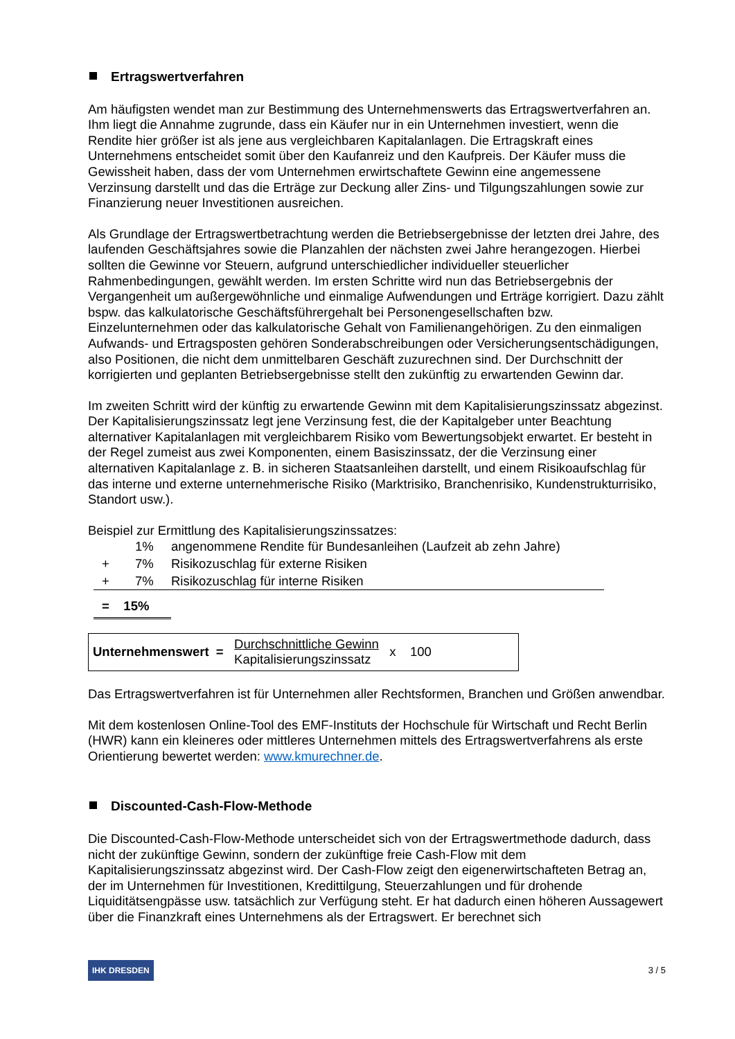Ertragswertverfahren
Am häufigsten wendet man zur Bestimmung des Unternehmenswerts das Ertragswertverfahren an. Ihm liegt die Annahme zugrunde, dass ein Käufer nur in ein Unternehmen investiert, wenn die Rendite hier größer ist als jene aus vergleichbaren Kapitalanlagen. Die Ertragskraft eines Unternehmens entscheidet somit über den Kaufanreiz und den Kaufpreis. Der Käufer muss die Gewissheit haben, dass der vom Unternehmen erwirtschaftete Gewinn eine angemessene Verzinsung darstellt und das die Erträge zur Deckung aller Zins- und Tilgungszahlungen sowie zur Finanzierung neuer Investitionen ausreichen.
Als Grundlage der Ertragswertbetrachtung werden die Betriebsergebnisse der letzten drei Jahre, des laufenden Geschäftsjahres sowie die Planzahlen der nächsten zwei Jahre herangezogen. Hierbei sollten die Gewinne vor Steuern, aufgrund unterschiedlicher individueller steuerlicher Rahmenbedingungen, gewählt werden. Im ersten Schritte wird nun das Betriebsergebnis der Vergangenheit um außergewöhnliche und einmalige Aufwendungen und Erträge korrigiert. Dazu zählt bspw. das kalkulatorische Geschäftsführergehalt bei Personengesellschaften bzw. Einzelunternehmen oder das kalkulatorische Gehalt von Familienangehörigen. Zu den einmaligen Aufwands- und Ertragsposten gehören Sonderabschreibungen oder Versicherungsentschädigungen, also Positionen, die nicht dem unmittelbaren Geschäft zuzurechnen sind. Der Durchschnitt der korrigierten und geplanten Betriebsergebnisse stellt den zukünftig zu erwartenden Gewinn dar.
Im zweiten Schritt wird der künftig zu erwartende Gewinn mit dem Kapitalisierungszinssatz abgezinst. Der Kapitalisierungszinssatz legt jene Verzinsung fest, die der Kapitalgeber unter Beachtung alternativer Kapitalanlagen mit vergleichbarem Risiko vom Bewertungsobjekt erwartet. Er besteht in der Regel zumeist aus zwei Komponenten, einem Basiszinssatz, der die Verzinsung einer alternativen Kapitalanlage z. B. in sicheren Staatsanleihen darstellt, und einem Risikoaufschlag für das interne und externe unternehmerische Risiko (Marktrisiko, Branchenrisiko, Kundenstrukturrisiko, Standort usw.).
Beispiel zur Ermittlung des Kapitalisierungszinssatzes:
| | 1% | angenommene Rendite für Bundesanleihen (Laufzeit ab zehn Jahre) |
| + | 7% | Risikozuschlag für externe Risiken |
| + | 7% | Risikozuschlag für interne Risiken |
| = 15% | | |
Unternehmenswert = Durchschnittliche Gewinn
Kapitalisierungszinssatz x 100
Das Ertragswertverfahren ist für Unternehmen aller Rechtsformen, Branchen und Größen anwendbar.
Mit dem kostenlosen Online-Tool des EMF-Instituts der Hochschule für Wirtschaft und Recht Berlin (HWR) kann ein kleineres oder mittleres Unternehmen mittels des Ertragswertverfahrens als erste Orientierung bewertet werden: www.kmurechner.de.
Discounted-Cash-Flow-Methode
Die Discounted-Cash-Flow-Methode unterscheidet sich von der Ertragswertmethode dadurch, dass nicht der zukünftige Gewinn, sondern der zukünftige freie Cash-Flow mit dem Kapitalisierungszinssatz abgezinst wird. Der Cash-Flow zeigt den eigenerwirtschafteten Betrag an, der im Unternehmen für Investitionen, Kredittilgung, Steuerzahlungen und für drohende Liquiditätsengpässe usw. tatsächlich zur Verfügung steht. Er hat dadurch einen höheren Aussagewert über die Finanzkraft eines Unternehmens als der Ertragswert. Er berechnet sich
IHK DRESDEN 3 / 5